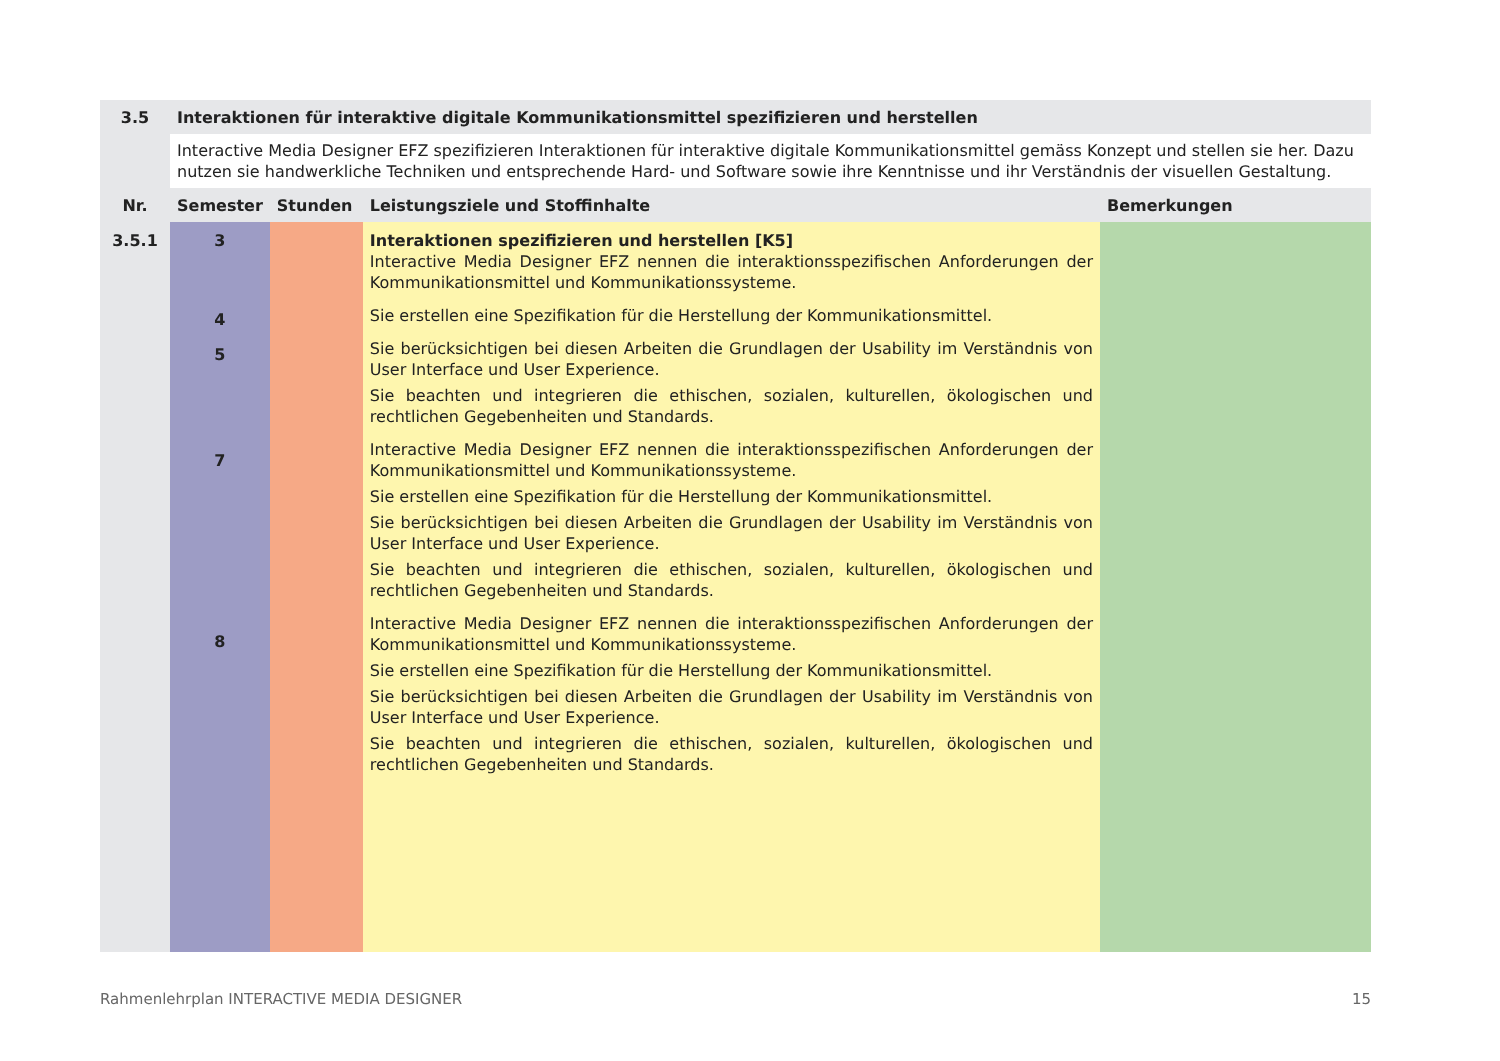| 3.5 | Interaktionen für interaktive digitale Kommunikationsmittel spezifizieren und herstellen | | | |
| --- | --- | --- | --- | --- |
| | Interactive Media Designer EFZ spezifizieren Interaktionen für interaktive digitale Kommunikationsmittel gemäss Konzept und stellen sie her. Dazu nutzen sie handwerkliche Techniken und entsprechende Hard- und Software sowie ihre Kenntnisse und ihr Verständnis der visuellen Gestaltung. | | | |
| Nr. | Semester | Stunden | Leistungsziele und Stoffinhalte | Bemerkungen |
| 3.5.1 | 3 4 5 7 8 | | Interaktionen spezifizieren und herstellen [K5] Interactive Media Designer EFZ nennen die interaktionsspezifischen Anforderungen der Kommunikationsmittel und Kommunikationssysteme. Sie erstellen eine Spezifikation für die Herstellung der Kommunikationsmittel. Sie berücksichtigen bei diesen Arbeiten die Grundlagen der Usability im Verständnis von User Interface und User Experience. Sie beachten und integrieren die ethischen, sozialen, kulturellen, ökologischen und rechtlichen Gegebenheiten und Standards. Interactive Media Designer EFZ nennen die interaktionsspezifischen Anforderungen der Kommunikationsmittel und Kommunikationssysteme. Sie erstellen eine Spezifikation für die Herstellung der Kommunikationsmittel. Sie berücksichtigen bei diesen Arbeiten die Grundlagen der Usability im Verständnis von User Interface und User Experience. Sie beachten und integrieren die ethischen, sozialen, kulturellen, ökologischen und rechtlichen Gegebenheiten und Standards. Interactive Media Designer EFZ nennen die interaktionsspezifischen Anforderungen der Kommunikationsmittel und Kommunikationssysteme. Sie erstellen eine Spezifikation für die Herstellung der Kommunikationsmittel. Sie berücksichtigen bei diesen Arbeiten die Grundlagen der Usability im Verständnis von User Interface und User Experience. Sie beachten und integrieren die ethischen, sozialen, kulturellen, ökologischen und rechtlichen Gegebenheiten und Standards. | |
Rahmenlehrplan INTERACTIVE MEDIA DESIGNER 15